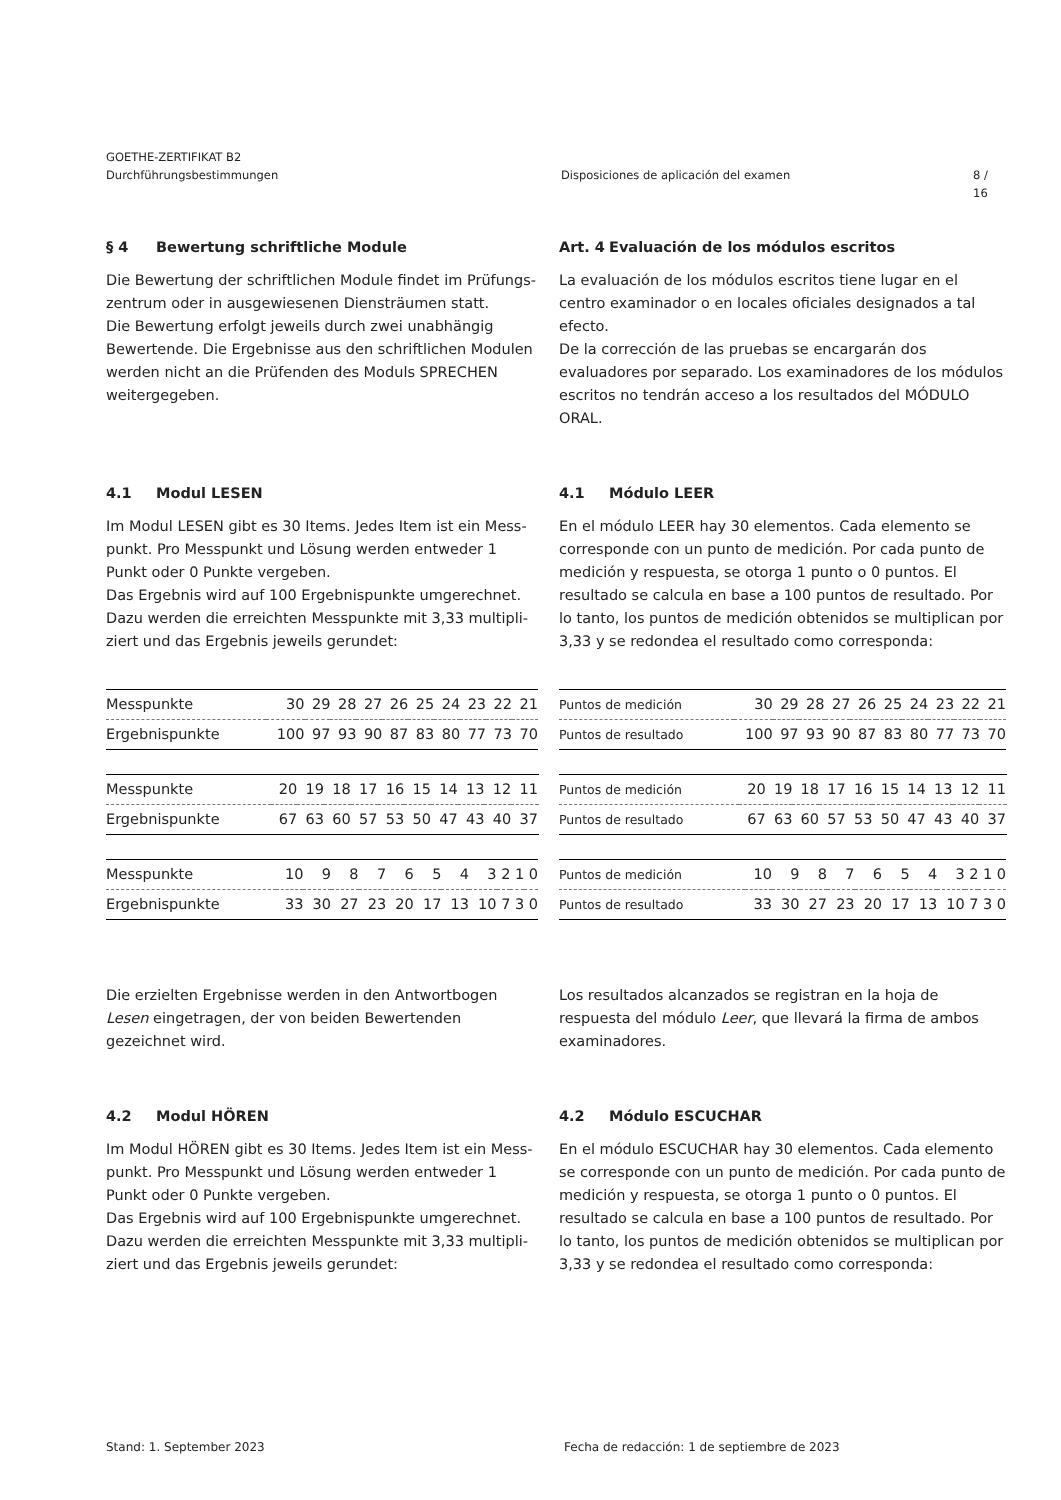GOETHE-ZERTIFIKAT B2
Durchführungsbestimmungen Disposiciones de aplicación del examen 8 / 16
§ 4 Bewertung schriftliche Module
Die Bewertung der schriftlichen Module findet im Prüfungs-zentrum oder in ausgewiesenen Diensträumen statt.
Die Bewertung erfolgt jeweils durch zwei unabhängig Bewertende. Die Ergebnisse aus den schriftlichen Modulen werden nicht an die Prüfenden des Moduls SPRECHEN weitergegeben.
Art. 4 Evaluación de los módulos escritos
La evaluación de los módulos escritos tiene lugar en el centro examinador o en locales oficiales designados a tal efecto.
De la corrección de las pruebas se encargarán dos evaluadores por separado. Los examinadores de los módulos escritos no tendrán acceso a los resultados del MÓDULO ORAL.
4.1 Modul LESEN
Im Modul LESEN gibt es 30 Items. Jedes Item ist ein Mess-punkt. Pro Messpunkt und Lösung werden entweder 1 Punkt oder 0 Punkte vergeben.
Das Ergebnis wird auf 100 Ergebnispunkte umgerechnet. Dazu werden die erreichten Messpunkte mit 3,33 multipli-ziert und das Ergebnis jeweils gerundet:
4.1 Módulo LEER
En el módulo LEER hay 30 elementos. Cada elemento se corresponde con un punto de medición. Por cada punto de medición y respuesta, se otorga 1 punto o 0 puntos. El resultado se calcula en base a 100 puntos de resultado. Por lo tanto, los puntos de medición obtenidos se multiplican por 3,33 y se redondea el resultado como corresponda:
| Messpunkte | 30 | 29 | 28 | 27 | 26 | 25 | 24 | 23 | 22 | 21 | |
| Ergebnispunkte | 100 | 97 | 93 | 90 | 87 | 83 | 80 | 77 | 73 | 70 | |
| Messpunkte | 20 | 19 | 18 | 17 | 16 | 15 | 14 | 13 | 12 | 11 | |
| Ergebnispunkte | 67 | 63 | 60 | 57 | 53 | 50 | 47 | 43 | 40 | 37 | |
| Messpunkte | 10 | 9 | 8 | 7 | 6 | 5 | 4 | 3 | 2 | 1 | 0 |
| Ergebnispunkte | 33 | 30 | 27 | 23 | 20 | 17 | 13 | 10 | 7 | 3 | 0 |
| Puntos de medición | 30 | 29 | 28 | 27 | 26 | 25 | 24 | 23 | 22 | 21 | |
| Puntos de resultado | 100 | 97 | 93 | 90 | 87 | 83 | 80 | 77 | 73 | 70 | |
| Puntos de medición | 20 | 19 | 18 | 17 | 16 | 15 | 14 | 13 | 12 | 11 | |
| Puntos de resultado | 67 | 63 | 60 | 57 | 53 | 50 | 47 | 43 | 40 | 37 | |
| Puntos de medición | 10 | 9 | 8 | 7 | 6 | 5 | 4 | 3 | 2 | 1 | 0 |
| Puntos de resultado | 33 | 30 | 27 | 23 | 20 | 17 | 13 | 10 | 7 | 3 | 0 |
Die erzielten Ergebnisse werden in den Antwortbogen Lesen eingetragen, der von beiden Bewertenden gezeichnet wird.
Los resultados alcanzados se registran en la hoja de respuesta del módulo Leer, que llevará la firma de ambos examinadores.
4.2 Modul HÖREN
Im Modul HÖREN gibt es 30 Items. Jedes Item ist ein Mess-punkt. Pro Messpunkt und Lösung werden entweder 1 Punkt oder 0 Punkte vergeben.
Das Ergebnis wird auf 100 Ergebnispunkte umgerechnet. Dazu werden die erreichten Messpunkte mit 3,33 multipli-ziert und das Ergebnis jeweils gerundet:
4.2 Módulo ESCUCHAR
En el módulo ESCUCHAR hay 30 elementos. Cada elemento se corresponde con un punto de medición. Por cada punto de medición y respuesta, se otorga 1 punto o 0 puntos. El resultado se calcula en base a 100 puntos de resultado. Por lo tanto, los puntos de medición obtenidos se multiplican por 3,33 y se redondea el resultado como corresponda:
Stand: 1. September 2023 Fecha de redacción: 1 de septiembre de 2023